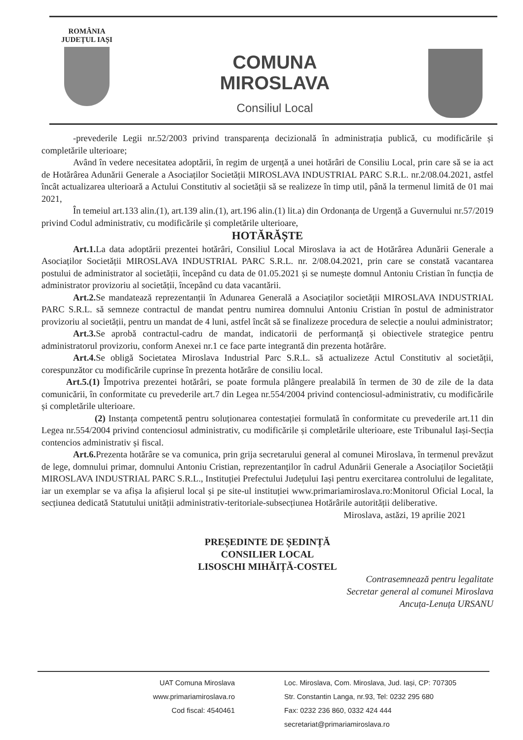ROMÂNIA
JUDEȚUL IAȘI
COMUNA
MIROSLAVA
Consiliul Local
-prevederile Legii nr.52/2003 privind transparența decizională în administrația publică, cu modificările și completările ulterioare;
Având în vedere necesitatea adoptării, în regim de urgență a unei hotărâri de Consiliu Local, prin care să se ia act de Hotărârea Adunării Generale a Asociaților Societății MIROSLAVA INDUSTRIAL PARC S.R.L. nr.2/08.04.2021, astfel încât actualizarea ulterioară a Actului Constitutiv al societății să se realizeze în timp util, până la termenul limită de 01 mai 2021,
În temeiul art.133 alin.(1), art.139 alin.(1), art.196 alin.(1) lit.a) din Ordonanța de Urgență a Guvernului nr.57/2019 privind Codul administrativ, cu modificările și completările ulterioare,
HOTĂRĂȘTE
Art.1. La data adoptării prezentei hotărâri, Consiliul Local Miroslava ia act de Hotărârea Adunării Generale a Asociaților Societății MIROSLAVA INDUSTRIAL PARC S.R.L. nr. 2/08.04.2021, prin care se constată vacantarea postului de administrator al societății, începând cu data de 01.05.2021 și se numește domnul Antoniu Cristian în funcția de administrator provizoriu al societății, începând cu data vacantării.
Art.2. Se mandatează reprezentanții în Adunarea Generală a Asociaților societății MIROSLAVA INDUSTRIAL PARC S.R.L. să semneze contractul de mandat pentru numirea domnului Antoniu Cristian în postul de administrator provizoriu al societății, pentru un mandat de 4 luni, astfel încât să se finalizeze procedura de selecție a noului administrator;
Art.3. Se aprobă contractul-cadru de mandat, indicatorii de performanță și obiectivele strategice pentru administratorul provizoriu, conform Anexei nr.1 ce face parte integrantă din prezenta hotărâre.
Art.4. Se obligă Societatea Miroslava Industrial Parc S.R.L. să actualizeze Actul Constitutiv al societății, corespunzător cu modificările cuprinse în prezenta hotărâre de consiliu local.
Art.5.(1) Împotriva prezentei hotărâri, se poate formula plângere prealabilă în termen de 30 de zile de la data comunicării, în conformitate cu prevederile art.7 din Legea nr.554/2004 privind contenciosul-administrativ, cu modificările și completările ulterioare.
(2) Instanța competentă pentru soluționarea contestației formulată în conformitate cu prevederile art.11 din Legea nr.554/2004 privind contenciosul administrativ, cu modificările și completările ulterioare, este Tribunalul Iași-Secția contencios administrativ și fiscal.
Art.6. Prezenta hotărâre se va comunica, prin grija secretarului general al comunei Miroslava, în termenul prevăzut de lege, domnului primar, domnului Antoniu Cristian, reprezentanților în cadrul Adunării Generale a Asociaților Societății MIROSLAVA INDUSTRIAL PARC S.R.L., Instituției Prefectului Județului Iași pentru exercitarea controlului de legalitate, iar un exemplar se va afișa la afișierul local și pe site-ul instituției www.primariamiroslava.ro:Monitorul Oficial Local, la secțiunea dedicată Statutului unității administrativ-teritoriale-subsecțiunea Hotărârile autorității deliberative.
Miroslava, astăzi, 19 aprilie 2021
PREȘEDINTE DE ȘEDINȚĂ
CONSILIER LOCAL
LISOSCHI MIHĂIȚĂ-COSTEL
Contrasemnează pentru legalitate
Secretar general al comunei Miroslava
Ancuța-Lenuța URSANU
UAT Comuna Miroslava
www.primariamiroslava.ro
Cod fiscal: 4540461
Loc. Miroslava, Com. Miroslava, Jud. Iași, CP: 707305
Str. Constantin Langa, nr.93, Tel: 0232 295 680
Fax: 0232 236 860, 0332 424 444
secretariat@primariamiroslava.ro